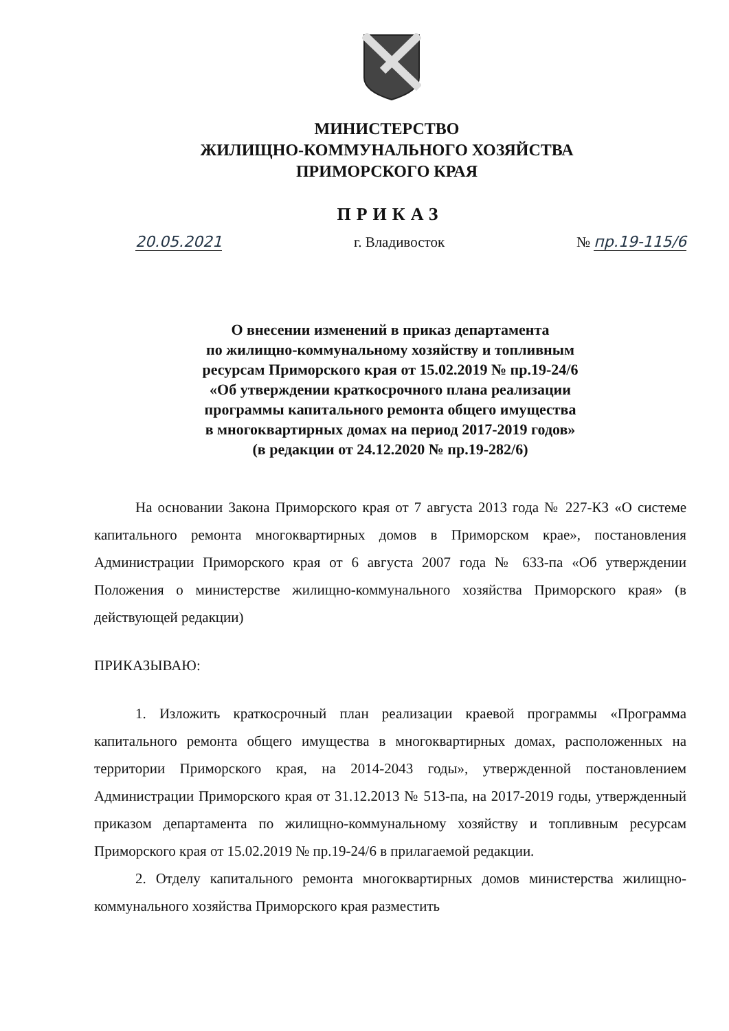МИНИСТЕРСТВО
ЖИЛИЩНО-КОММУНАЛЬНОГО ХОЗЯЙСТВА
ПРИМОРСКОГО КРАЯ
ПРИКАЗ
20.05.2021 г. Владивосток № пр.19-115/6
О внесении изменений в приказ департамента
по жилищно-коммунальному хозяйству и топливным
ресурсам Приморского края от 15.02.2019 № пр.19-24/6
«Об утверждении краткосрочного плана реализации
программы капитального ремонта общего имущества
в многоквартирных домах на период 2017-2019 годов»
(в редакции от 24.12.2020 № пр.19-282/6)
На основании Закона Приморского края от 7 августа 2013 года № 227-КЗ «О системе капитального ремонта многоквартирных домов в Приморском крае», постановления Администрации Приморского края от 6 августа 2007 года № 633-па «Об утверждении Положения о министерстве жилищно-коммунального хозяйства Приморского края» (в действующей редакции)
ПРИКАЗЫВАЮ:
1. Изложить краткосрочный план реализации краевой программы «Программа капитального ремонта общего имущества в многоквартирных домах, расположенных на территории Приморского края, на 2014-2043 годы», утвержденной постановлением Администрации Приморского края от 31.12.2013 № 513-па, на 2017-2019 годы, утвержденный приказом департамента по жилищно-коммунальному хозяйству и топливным ресурсам Приморского края от 15.02.2019 № пр.19-24/6 в прилагаемой редакции.
2. Отделу капитального ремонта многоквартирных домов министерства жилищно-коммунального хозяйства Приморского края разместить